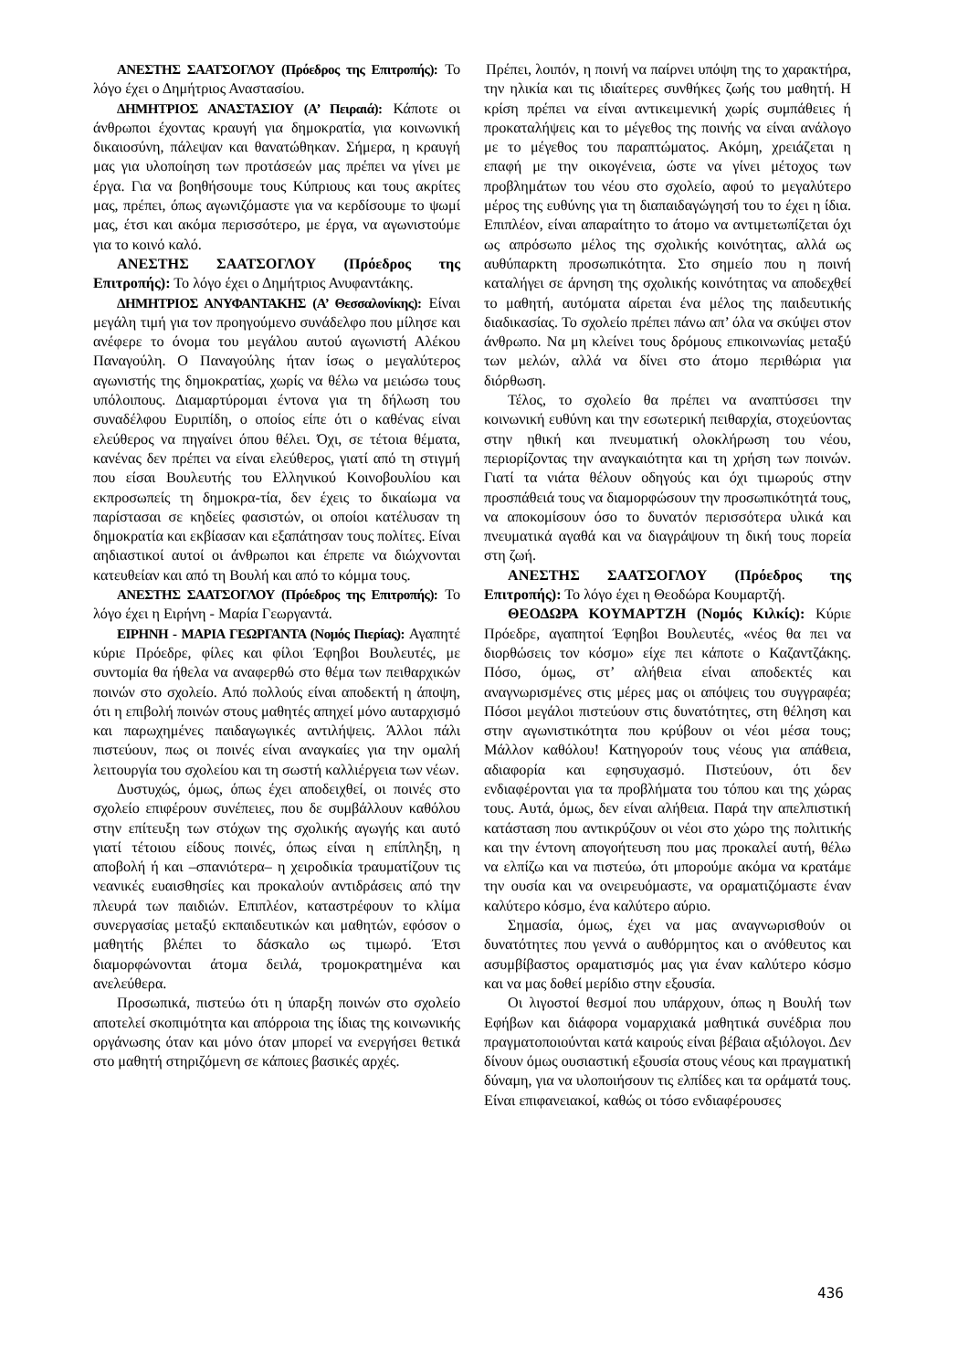ΑΝΕΣΤΗΣ ΣΑΑΤΣΟΓΛΟΥ (Πρόεδρος της Επιτροπής): Το λόγο έχει ο Δημήτριος Αναστασίου.
ΔΗΜΗΤΡΙΟΣ ΑΝΑΣΤΑΣΙΟΥ (Α’ Πειραιά): Κάποτε οι άνθρωποι έχοντας κραυγή για δημοκρατία, για κοινωνική δικαιοσύνη, πάλεψαν και θανατώθηκαν. Σήμερα, η κραυγή μας για υλοποίηση των προτάσεών μας πρέπει να γίνει με έργα. Για να βοηθήσουμε τους Κύπριους και τους ακρίτες μας, πρέπει, όπως αγωνιζόμαστε για να κερδίσουμε το ψωμί μας, έτσι και ακόμα περισσότερο, με έργα, να αγωνιστούμε για το κοινό καλό.
ΑΝΕΣΤΗΣ ΣΑΑΤΣΟΓΛΟΥ (Πρόεδρος της Επιτροπής): Το λόγο έχει ο Δημήτριος Ανυφαντάκης.
ΔΗΜΗΤΡΙΟΣ ΑΝΥΦΑΝΤΑΚΗΣ (Α’ Θεσσαλονίκης): Είναι μεγάλη τιμή για τον προηγούμενο συνάδελφο που μίλησε και ανέφερε το όνομα του μεγάλου αυτού αγωνιστή Αλέκου Παναγούλη. Ο Παναγούλης ήταν ίσως ο μεγαλύτερος αγωνιστής της δημοκρατίας, χωρίς να θέλω να μειώσω τους υπόλοιπους. Διαμαρτύρομαι έντονα για τη δήλωση του συναδέλφου Ευριπίδη, ο οποίος είπε ότι ο καθένας είναι ελεύθερος να πηγαίνει όπου θέλει. Όχι, σε τέτοια θέματα, κανένας δεν πρέπει να είναι ελεύθερος, γιατί από τη στιγμή που είσαι Βουλευτής του Ελληνικού Κοινοβουλίου και εκπροσωπείς τη δημοκρα-τία, δεν έχεις το δικαίωμα να παρίστασαι σε κηδείες φασιστών, οι οποίοι κατέλυσαν τη δημοκρατία και εκβίασαν και εξαπάτησαν τους πολίτες. Είναι αηδιαστικοί αυτοί οι άνθρωποι και έπρεπε να διώχνονται κατευθείαν και από τη Βουλή και από το κόμμα τους.
ΑΝΕΣΤΗΣ ΣΑΑΤΣΟΓΛΟΥ (Πρόεδρος της Επιτροπής): Το λόγο έχει η Ειρήνη - Μαρία Γεωργαντά.
ΕΙΡΗΝΗ - ΜΑΡΙΑ ΓΕΩΡΓΑΝΤΑ (Νομός Πιερίας): Αγαπητέ κύριε Πρόεδρε, φίλες και φίλοι Έφηβοι Βουλευτές, με συντομία θα ήθελα να αναφερθώ στο θέμα των πειθαρχικών ποινών στο σχολείο. Από πολλούς είναι αποδεκτή η άποψη, ότι η επιβολή ποινών στους μαθητές απηχεί μόνο αυταρχισμό και παρωχημένες παιδαγωγικές αντιλήψεις. Άλλοι πάλι πιστεύουν, πως οι ποινές είναι αναγκαίες για την ομαλή λειτουργία του σχολείου και τη σωστή καλλιέργεια των νέων.
Δυστυχώς, όμως, όπως έχει αποδειχθεί, οι ποινές στο σχολείο επιφέρουν συνέπειες, που δε συμβάλλουν καθόλου στην επίτευξη των στόχων της σχολικής αγωγής και αυτό γιατί τέτοιου είδους ποινές, όπως είναι η επίπληξη, η αποβολή ή και –σπανιότερα– η χειροδικία τραυματίζουν τις νεανικές ευαισθησίες και προκαλούν αντιδράσεις από την πλευρά των παιδιών. Επιπλέον, καταστρέφουν το κλίμα συνεργασίας μεταξύ εκπαιδευτικών και μαθητών, εφόσον ο μαθητής βλέπει το δάσκαλο ως τιμωρό. Έτσι διαμορφώνονται άτομα δειλά, τρομοκρατημένα και ανελεύθερα.
Προσωπικά, πιστεύω ότι η ύπαρξη ποινών στο σχολείο αποτελεί σκοπιμότητα και απόρροια της ίδιας της κοινωνικής οργάνωσης όταν και μόνο όταν μπορεί να ενεργήσει θετικά στο μαθητή στηριζόμενη σε κάποιες βασικές αρχές.
Πρέπει, λοιπόν, η ποινή να παίρνει υπόψη της το χαρακτήρα, την ηλικία και τις ιδιαίτερες συνθήκες ζωής του μαθητή. Η κρίση πρέπει να είναι αντικειμενική χωρίς συμπάθειες ή προκαταλήψεις και το μέγεθος της ποινής να είναι ανάλογο με το μέγεθος του παραπτώματος. Ακόμη, χρειάζεται η επαφή με την οικογένεια, ώστε να γίνει μέτοχος των προβλημάτων του νέου στο σχολείο, αφού το μεγαλύτερο μέρος της ευθύνης για τη διαπαιδαγώγησή του το έχει η ίδια. Επιπλέον, είναι απαραίτητο το άτομο να αντιμετωπίζεται όχι ως απρόσωπο μέλος της σχολικής κοινότητας, αλλά ως αυθύπαρκτη προσωπικότητα. Στο σημείο που η ποινή καταλήγει σε άρνηση της σχολικής κοινότητας να αποδεχθεί το μαθητή, αυτόματα αίρεται ένα μέλος της παιδευτικής διαδικασίας. Το σχολείο πρέπει πάνω απ’ όλα να σκύψει στον άνθρωπο. Να μη κλείνει τους δρόμους επικοινωνίας μεταξύ των μελών, αλλά να δίνει στο άτομο περιθώρια για διόρθωση.
Τέλος, το σχολείο θα πρέπει να αναπτύσσει την κοινωνική ευθύνη και την εσωτερική πειθαρχία, στοχεύοντας στην ηθική και πνευματική ολοκλήρωση του νέου, περιορίζοντας την αναγκαιότητα και τη χρήση των ποινών. Γιατί τα νιάτα θέλουν οδηγούς και όχι τιμωρούς στην προσπάθειά τους να διαμορφώσουν την προσωπικότητά τους, να αποκομίσουν όσο το δυνατόν περισσότερα υλικά και πνευματικά αγαθά και να διαγράψουν τη δική τους πορεία στη ζωή.
ΑΝΕΣΤΗΣ ΣΑΑΤΣΟΓΛΟΥ (Πρόεδρος της Επιτροπής): Το λόγο έχει η Θεοδώρα Κουμαρτζή.
ΘΕΟΔΩΡΑ ΚΟΥΜΑΡΤΖΗ (Νομός Κιλκίς): Κύριε Πρόεδρε, αγαπητοί Έφηβοι Βουλευτές, «νέος θα πει να διορθώσεις τον κόσμο» είχε πει κάποτε ο Καζαντζάκης. Πόσο, όμως, στ’ αλήθεια είναι αποδεκτές και αναγνωρισμένες στις μέρες μας οι απόψεις του συγγραφέα; Πόσοι μεγάλοι πιστεύουν στις δυνατότητες, στη θέληση και στην αγωνιστικότητα που κρύβουν οι νέοι μέσα τους; Μάλλον καθόλου! Κατηγορούν τους νέους για απάθεια, αδιαφορία και εφησυχασμό. Πιστεύουν, ότι δεν ενδιαφέρονται για τα προβλήματα του τόπου και της χώρας τους. Αυτά, όμως, δεν είναι αλήθεια. Παρά την απελπιστική κατάσταση που αντικρύζουν οι νέοι στο χώρο της πολιτικής και την έντονη απογοήτευση που μας προκαλεί αυτή, θέλω να ελπίζω και να πιστεύω, ότι μπορούμε ακόμα να κρατάμε την ουσία και να ονειρευόμαστε, να οραματιζόμαστε έναν καλύτερο κόσμο, ένα καλύτερο αύριο.
Σημασία, όμως, έχει να μας αναγνωρισθούν οι δυνατότητες που γεννά ο αυθόρμητος και ο ανόθευτος και ασυμβίβαστος οραματισμός μας για έναν καλύτερο κόσμο και να μας δοθεί μερίδιο στην εξουσία.
Οι λιγοστοί θεσμοί που υπάρχουν, όπως η Βουλή των Εφήβων και διάφορα νομαρχιακά μαθητικά συνέδρια που πραγματοποιούνται κατά καιρούς είναι βέβαια αξιόλογοι. Δεν δίνουν όμως ουσιαστική εξουσία στους νέους και πραγματική δύναμη, για να υλοποιήσουν τις ελπίδες και τα οράματά τους. Είναι επιφανειακοί, καθώς οι τόσο ενδιαφέρουσες
436